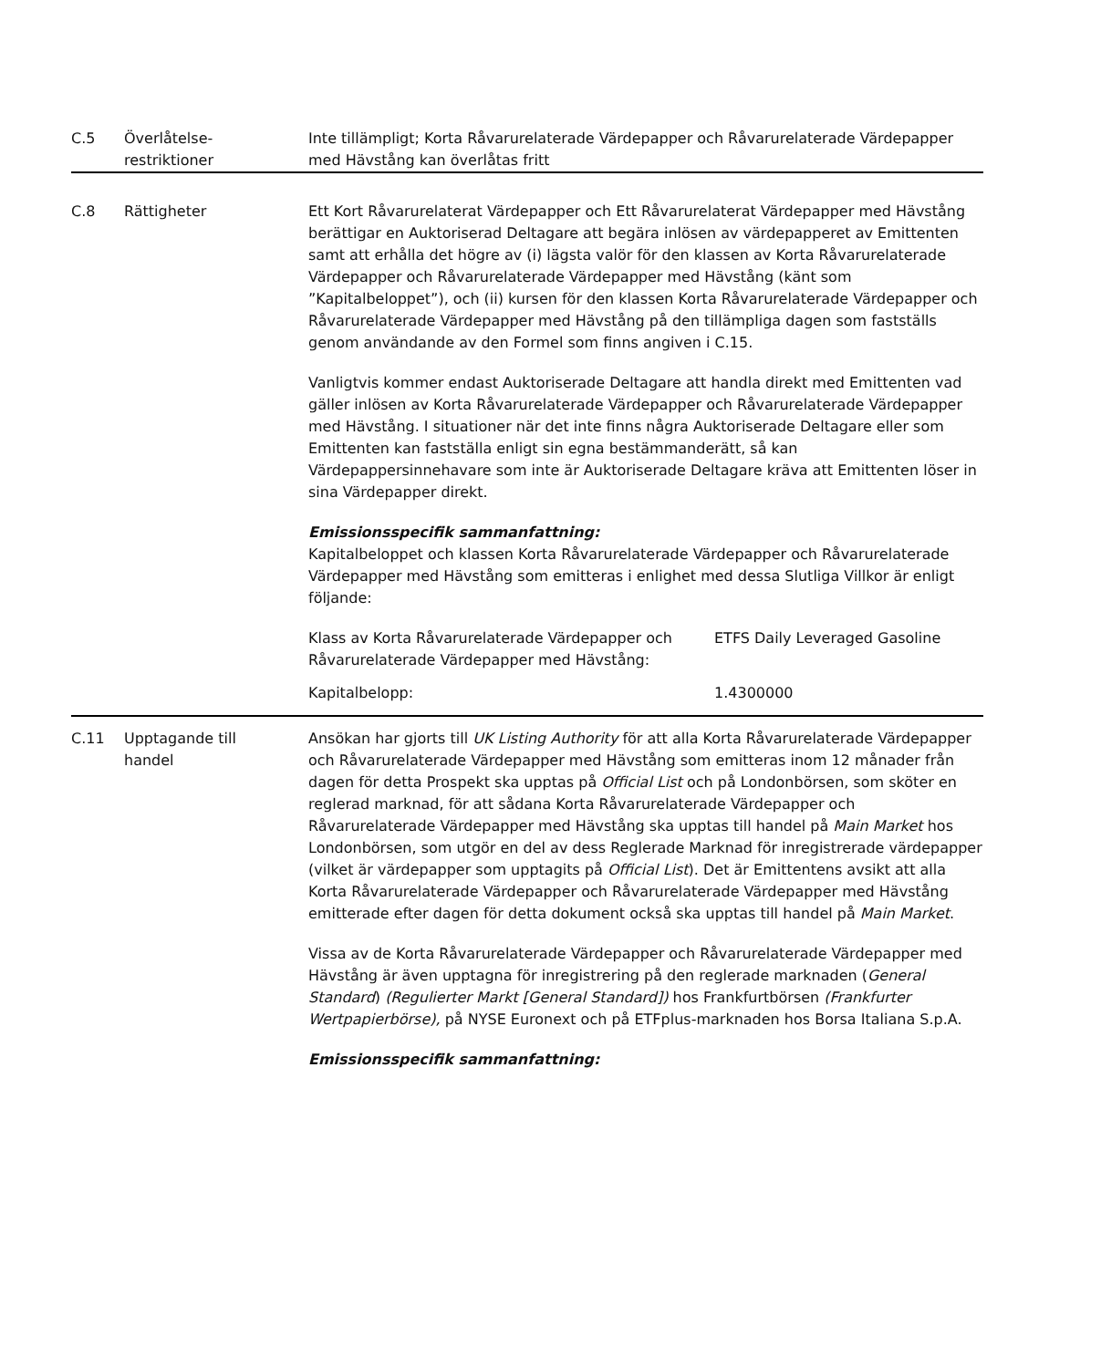| C.5 | Överlåtelse- restriktioner | Inte tillämpligt; Korta Råvarurelaterade Värdepapper och Råvarurelaterade Värdepapper med Hävstång kan överlåtas fritt |
| C.8 | Rättigheter | Ett Kort Råvarurelaterat Värdepapper och Ett Råvarurelaterat Värdepapper med Hävstång berättigar en Auktoriserad Deltagare att begära inlösen av värdepapperet av Emittenten samt att erhålla det högre av (i) lägsta valör för den klassen av Korta Råvarurelaterade Värdepapper och Råvarurelaterade Värdepapper med Hävstång (känt som ”Kapitalbeloppet”), och (ii) kursen för den klassen Korta Råvarurelaterade Värdepapper och Råvarurelaterade Värdepapper med Hävstång på den tillämpliga dagen som fastställs genom användande av den Formel som finns angiven i C.15. Vanligtvis kommer endast Auktoriserade Deltagare att handla direkt med Emittenten vad gäller inlösen av Korta Råvarurelaterade Värdepapper och Råvarurelaterade Värdepapper med Hävstång. I situationer när det inte finns några Auktoriserade Deltagare eller som Emittenten kan fastställa enligt sin egna bestämmanderätt, så kan Värdepappersinnehavare som inte är Auktoriserade Deltagare kräva att Emittenten löser in sina Värdepapper direkt. Emissionsspecifik sammanfattning: Kapitalbeloppet och klassen Korta Råvarurelaterade Värdepapper och Råvarurelaterade Värdepapper med Hävstång som emitteras i enlighet med dessa Slutliga Villkor är enligt följande: / Klass av Korta Råvarurelaterade Värdepapper och Råvarurelaterade Värdepapper med Hävstång: / ETFS Daily Leveraged Gasoline / / Kapitalbelopp: / 1.4300000 / |
| C.11 | Upptagande till handel | Ansökan har gjorts till UK Listing Authority för att alla Korta Råvarurelaterade Värdepapper och Råvarurelaterade Värdepapper med Hävstång som emitteras inom 12 månader från dagen för detta Prospekt ska upptas på Official List och på Londonbörsen, som sköter en reglerad marknad, för att sådana Korta Råvarurelaterade Värdepapper och Råvarurelaterade Värdepapper med Hävstång ska upptas till handel på Main Market hos Londonbörsen, som utgör en del av dess Reglerade Marknad för inregistrerade värdepapper (vilket är värdepapper som upptagits på Official List ). Det är Emittentens avsikt att alla Korta Råvarurelaterade Värdepapper och Råvarurelaterade Värdepapper med Hävstång emitterade efter dagen för detta dokument också ska upptas till handel på Main Market . Vissa av de Korta Råvarurelaterade Värdepapper och Råvarurelaterade Värdepapper med Hävstång är även upptagna för inregistrering på den reglerade marknaden ( General Standard ) (Regulierter Markt [General Standard]) hos Frankfurtbörsen (Frankfurter Wertpapierbörse), på NYSE Euronext och på ETFplus-marknaden hos Borsa Italiana S.p.A. Emissionsspecifik sammanfattning: |